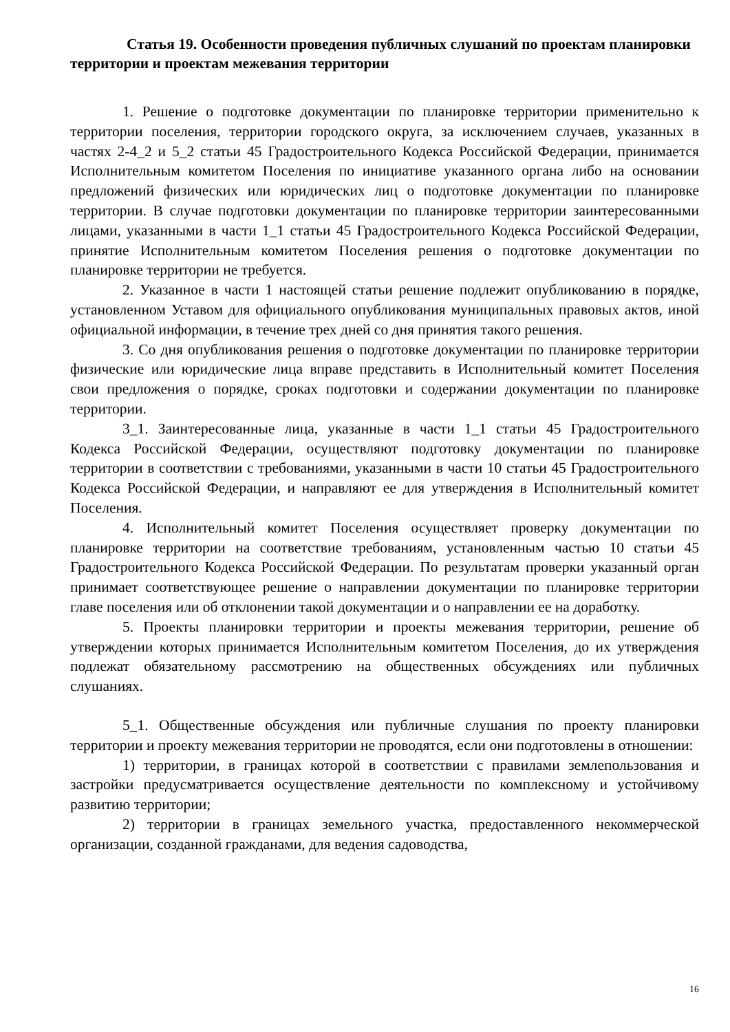Статья 19. Особенности проведения публичных слушаний по проектам планировки территории и проектам межевания территории
1. Решение о подготовке документации по планировке территории применительно к территории поселения, территории городского округа, за исключением случаев, указанных в частях 2-4_2 и 5_2 статьи 45 Градостроительного Кодекса Российской Федерации, принимается Исполнительным комитетом Поселения по инициативе указанного органа либо на основании предложений физических или юридических лиц о подготовке документации по планировке территории. В случае подготовки документации по планировке территории заинтересованными лицами, указанными в части 1_1 статьи 45 Градостроительного Кодекса Российской Федерации, принятие Исполнительным комитетом Поселения решения о подготовке документации по планировке территории не требуется.
2. Указанное в части 1 настоящей статьи решение подлежит опубликованию в порядке, установленном Уставом для официального опубликования муниципальных правовых актов, иной официальной информации, в течение трех дней со дня принятия такого решения.
3. Со дня опубликования решения о подготовке документации по планировке территории физические или юридические лица вправе представить в Исполнительный комитет Поселения свои предложения о порядке, сроках подготовки и содержании документации по планировке территории.
3_1. Заинтересованные лица, указанные в части 1_1 статьи 45 Градостроительного Кодекса Российской Федерации, осуществляют подготовку документации по планировке территории в соответствии с требованиями, указанными в части 10 статьи 45 Градостроительного Кодекса Российской Федерации, и направляют ее для утверждения в Исполнительный комитет Поселения.
4. Исполнительный комитет Поселения осуществляет проверку документации по планировке территории на соответствие требованиям, установленным частью 10 статьи 45 Градостроительного Кодекса Российской Федерации. По результатам проверки указанный орган принимает соответствующее решение о направлении документации по планировке территории главе поселения или об отклонении такой документации и о направлении ее на доработку.
5. Проекты планировки территории и проекты межевания территории, решение об утверждении которых принимается Исполнительным комитетом Поселения, до их утверждения подлежат обязательному рассмотрению на общественных обсуждениях или публичных слушаниях.
5_1. Общественные обсуждения или публичные слушания по проекту планировки территории и проекту межевания территории не проводятся, если они подготовлены в отношении:
1) территории, в границах которой в соответствии с правилами землепользования и застройки предусматривается осуществление деятельности по комплексному и устойчивому развитию территории;
2) территории в границах земельного участка, предоставленного некоммерческой организации, созданной гражданами, для ведения садоводства,
16